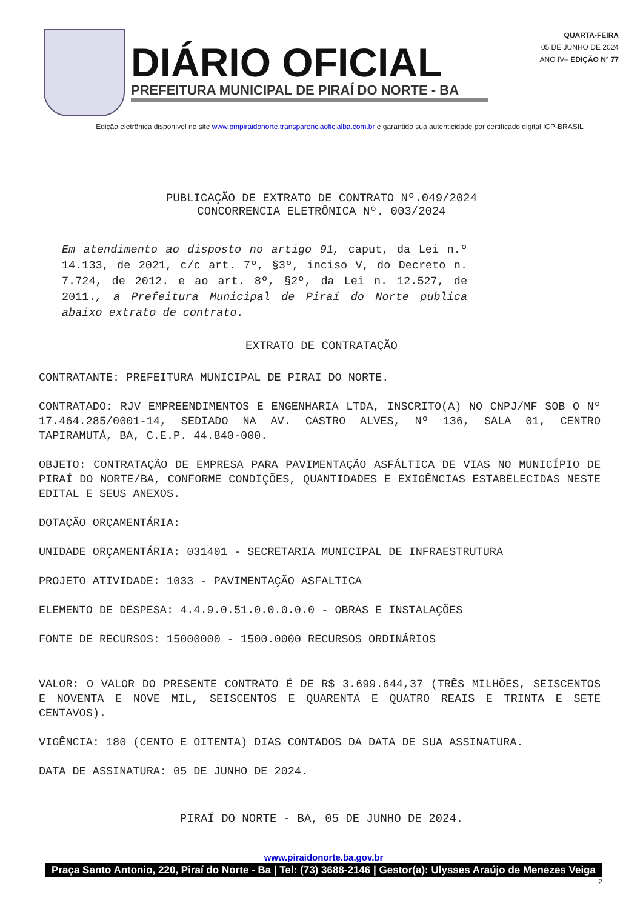DIÁRIO OFICIAL
PREFEITURA MUNICIPAL DE PIRAÍ DO NORTE - BA
QUARTA-FEIRA
05 DE JUNHO DE 2024
ANO IV– EDIÇÃO Nº 77
Edição eletrônica disponível no site www.pmpiraidonorte.transparenciaoficialba.com.br e garantido sua autenticidade por certificado digital ICP-BRASIL
PUBLICAÇÃO DE EXTRATO DE CONTRATO Nº.049/2024
CONCORRENCIA ELETRÔNICA Nº. 003/2024
Em atendimento ao disposto no artigo 91, caput, da Lei n.º 14.133, de 2021, c/c art. 7º, §3º, inciso V, do Decreto n. 7.724, de 2012. e ao art. 8º, §2º, da Lei n. 12.527, de 2011., a Prefeitura Municipal de Piraí do Norte publica abaixo extrato de contrato.
EXTRATO DE CONTRATAÇÃO
CONTRATANTE: PREFEITURA MUNICIPAL DE PIRAI DO NORTE.
CONTRATADO: RJV EMPREENDIMENTOS E ENGENHARIA LTDA, INSCRITO(A) NO CNPJ/MF SOB O Nº 17.464.285/0001-14, SEDIADO NA AV. CASTRO ALVES, Nº 136, SALA 01, CENTRO TAPIRAMUTÁ, BA, C.E.P. 44.840-000.
OBJETO: CONTRATAÇÃO DE EMPRESA PARA PAVIMENTAÇÃO ASFÁLTICA DE VIAS NO MUNICÍPIO DE PIRAÍ DO NORTE/BA, CONFORME CONDIÇÕES, QUANTIDADES E EXIGÊNCIAS ESTABELECIDAS NESTE EDITAL E SEUS ANEXOS.
DOTAÇÃO ORÇAMENTÁRIA:
UNIDADE ORÇAMENTÁRIA: 031401 - SECRETARIA MUNICIPAL DE INFRAESTRUTURA
PROJETO ATIVIDADE: 1033 - PAVIMENTAÇÃO ASFALTICA
ELEMENTO DE DESPESA: 4.4.9.0.51.0.0.0.0.0 - OBRAS E INSTALAÇÕES
FONTE DE RECURSOS: 15000000 - 1500.0000 RECURSOS ORDINÁRIOS
VALOR: O VALOR DO PRESENTE CONTRATO É DE R$ 3.699.644,37 (TRÊS MILHÕES, SEISCENTOS E NOVENTA E NOVE MIL, SEISCENTOS E QUARENTA E QUATRO REAIS E TRINTA E SETE CENTAVOS).
VIGÊNCIA: 180 (CENTO E OITENTA) DIAS CONTADOS DA DATA DE SUA ASSINATURA.
DATA DE ASSINATURA: 05 DE JUNHO DE 2024.
PIRAÍ DO NORTE - BA, 05 DE JUNHO DE 2024.
www.piraidonorte.ba.gov.br
Praça Santo Antonio, 220, Piraí do Norte - Ba | Tel: (73) 3688-2146 | Gestor(a): Ulysses Araújo de Menezes Veiga
2